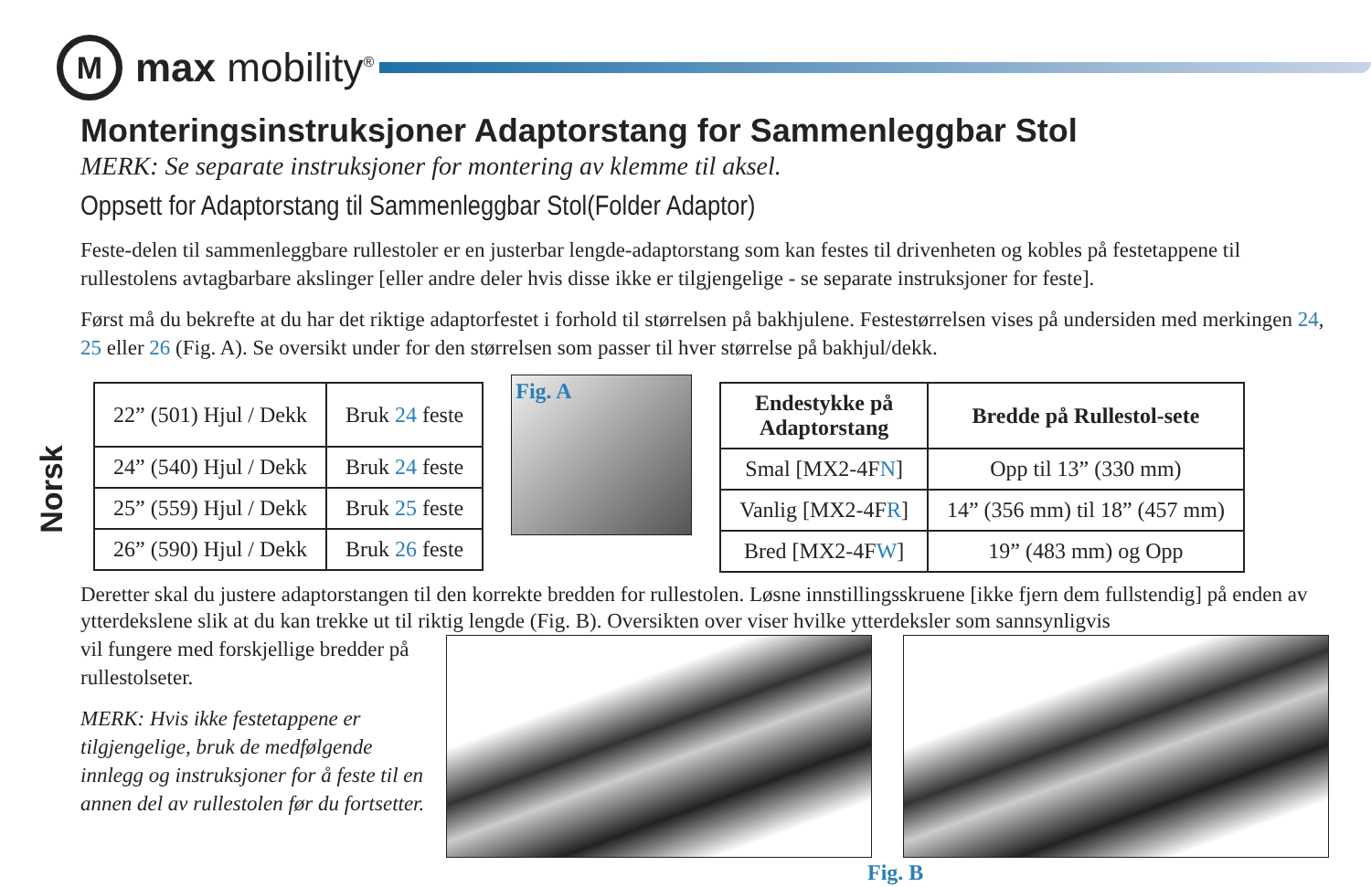M
max mobility<sup>®</sup>
Norsk
Monteringsinstruksjoner Adaptorstang for Sammenleggbar Stol
MERK: Se separate instruksjoner for montering av klemme til aksel.
Oppsett for Adaptorstang til Sammenleggbar Stol(Folder Adaptor)
Feste-delen til sammenleggbare rullestoler er en justerbar lengde-adaptorstang som kan festes til drivenheten og kobles på festetappene til rullestolens avtagbarbare akslinger [eller andre deler hvis disse ikke er tilgjengelige - se separate instruksjoner for feste].
Først må du bekrefte at du har det riktige adaptorfestet i forhold til størrelsen på bakhjulene. Festestørrelsen vises på undersiden med merkingen 24, 25 eller 26 (Fig. A). Se oversikt under for den størrelsen som passer til hver størrelse på bakhjul/dekk.
| 22” (501) Hjul / Dekk | Bruk 24 feste |
| 24” (540) Hjul / Dekk | Bruk 24 feste |
| 25” (559) Hjul / Dekk | Bruk 25 feste |
| 26” (590) Hjul / Dekk | Bruk 26 feste |
Fig. A
| Endestykke på Adaptorstang | Bredde på Rullestol-sete |
| --- | --- |
| Smal [MX2-4F N ] | Opp til 13” (330 mm) |
| Vanlig [MX2-4F R ] | 14” (356 mm) til 18” (457 mm) |
| Bred [MX2-4F W ] | 19” (483 mm) og Opp |
Deretter skal du justere adaptorstangen til den korrekte bredden for rullestolen. Løsne innstillingsskruene [ikke fjern dem fullstendig] på enden av ytterdekslene slik at du kan trekke ut til riktig lengde (Fig. B). Oversikten over viser hvilke ytterdeksler som sannsynligvis
vil fungere med forskjellige bredder på rullestolseter.
MERK: Hvis ikke festetappene er tilgjengelige, bruk de medfølgende innlegg og instruksjoner for å feste til en annen del av rullestolen før du fortsetter.
Fig. B